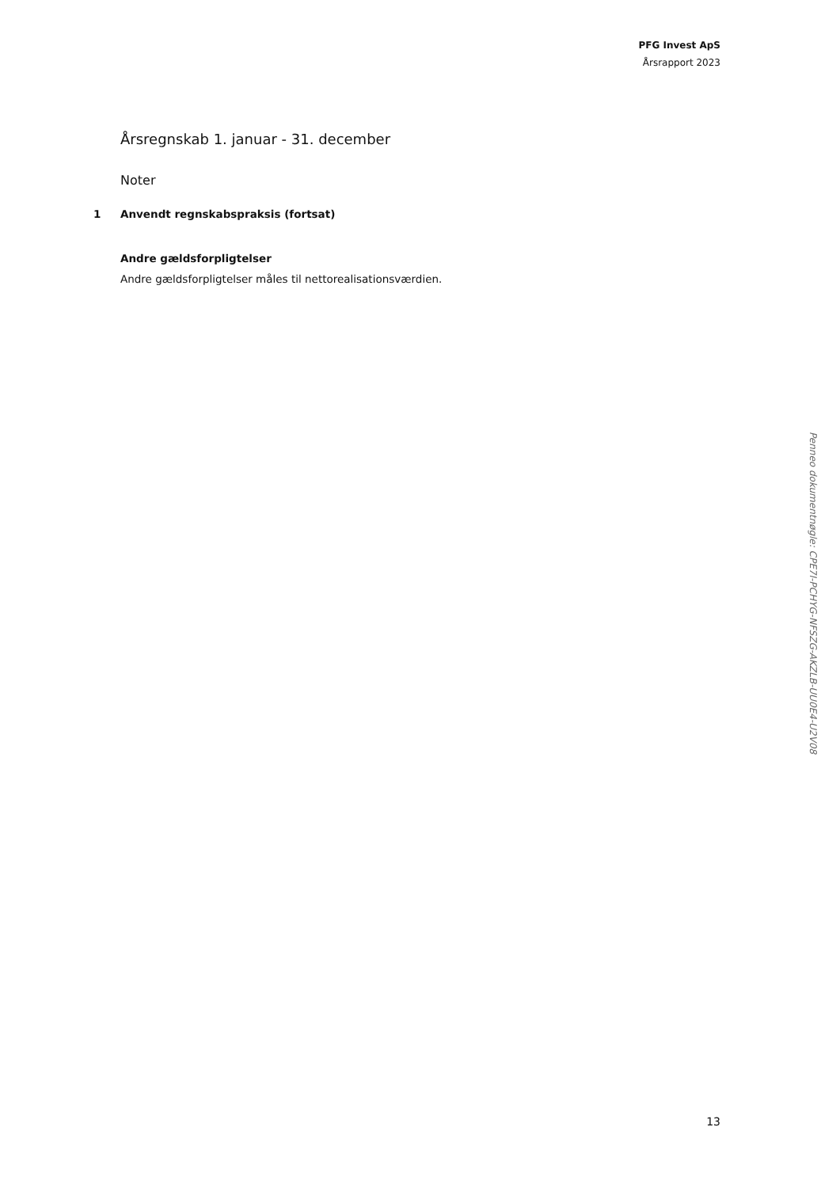PFG Invest ApS
Årsrapport 2023
Årsregnskab 1. januar - 31. december
Noter
1 Anvendt regnskabspraksis (fortsat)
Andre gældsforpligtelser
Andre gældsforpligtelser måles til nettorealisationsværdien.
13
Penneo dokumentnøgle: CPE7I-PCHYG-NFSZG-AKZLB-UU0E4-U2V08